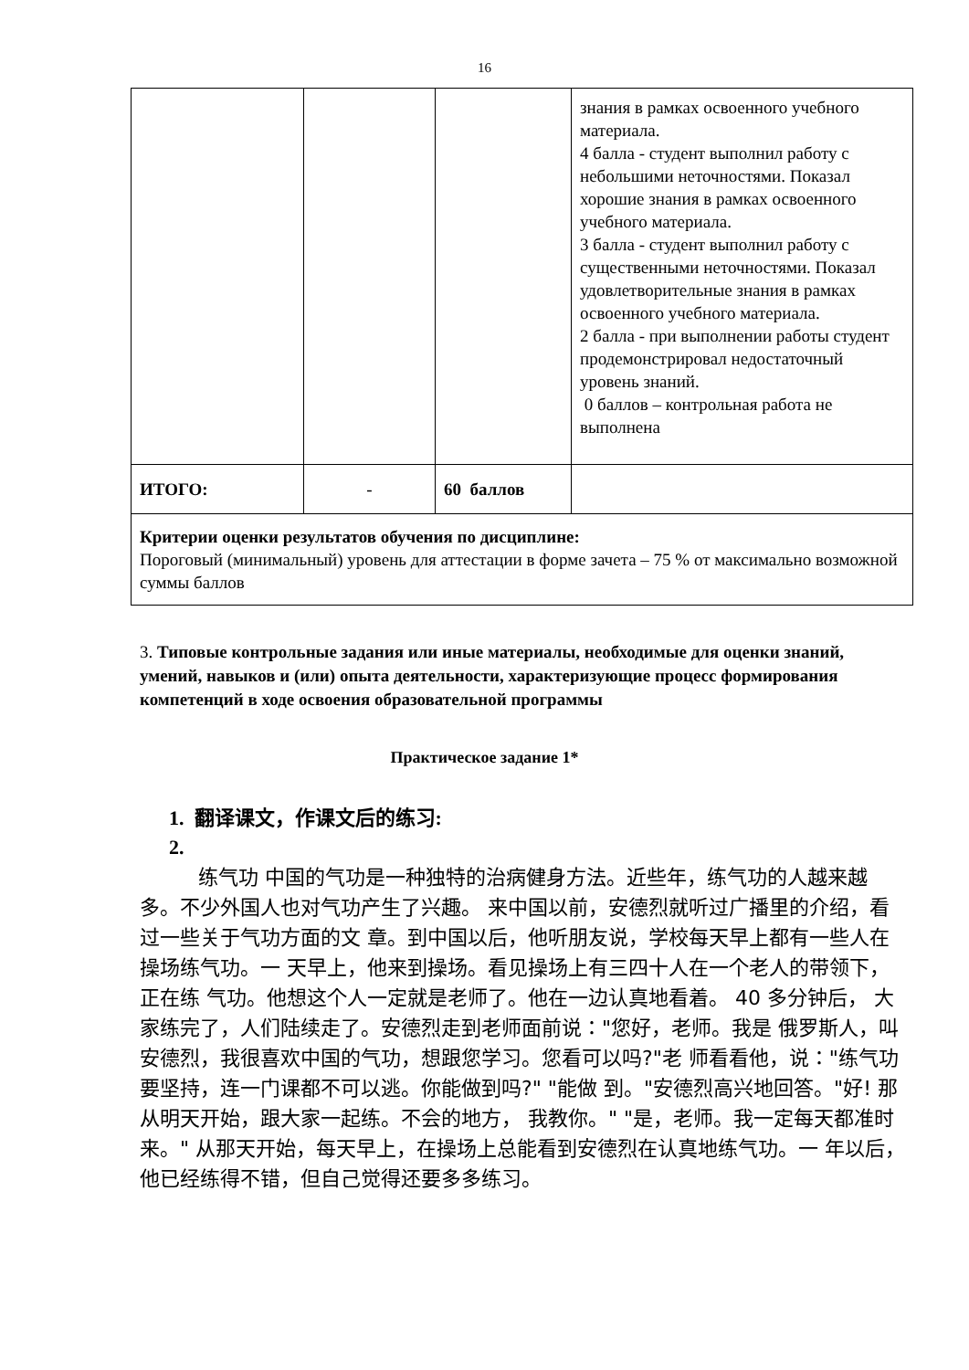16
| | | | знания в рамках освоенного учебного материала. 4 балла - студент выполнил работу с небольшими неточностями. Показал хорошие знания в рамках освоенного учебного материала. 3 балла - студент выполнил работу с существенными неточностями. Показал удовлетворительные знания в рамках освоенного учебного материала. 2 балла - при выполнении работы студент продемонстрировал недостаточный уровень знаний. 0 баллов – контрольная работа не выполнена |
| ИТОГО: | - | 60 баллов | |
| Критерии оценки результатов обучения по дисциплине: Пороговый (минимальный) уровень для аттестации в форме зачета – 75 % от максимально возможной суммы баллов | | | |
3. Типовые контрольные задания или иные материалы, необходимые для оценки знаний, умений, навыков и (или) опыта деятельности, характеризующие процесс формирования компетенций в ходе освоения образовательной программы
Практическое задание 1*
1. 翻译课文，作课文后的练习:
2.
练气功 中国的气功是一种独特的治病健身方法。近些年，练气功的人越来越 多。不少外国人也对气功产生了兴趣。 来中国以前，安德烈就听过广播里的介绍，看过一些关于气功方面的文 章。到中国以后，他听朋友说，学校每天早上都有一些人在操场练气功。一 天早上，他来到操场。看见操场上有三四十人在一个老人的带领下，正在练 气功。他想这个人一定就是老师了。他在一边认真地看着。 40 多分钟后， 大家练完了，人们陆续走了。安德烈走到老师面前说："您好，老师。我是 俄罗斯人，叫安德烈，我很喜欢中国的气功，想跟您学习。您看可以吗?"老 师看看他，说："练气功要坚持，连一门课都不可以逃。你能做到吗?" "能做 到。"安德烈高兴地回答。"好! 那从明天开始，跟大家一起练。不会的地方， 我教你。" "是，老师。我一定每天都准时来。" 从那天开始，每天早上，在操场上总能看到安德烈在认真地练气功。一 年以后，他已经练得不错，但自己觉得还要多多练习。